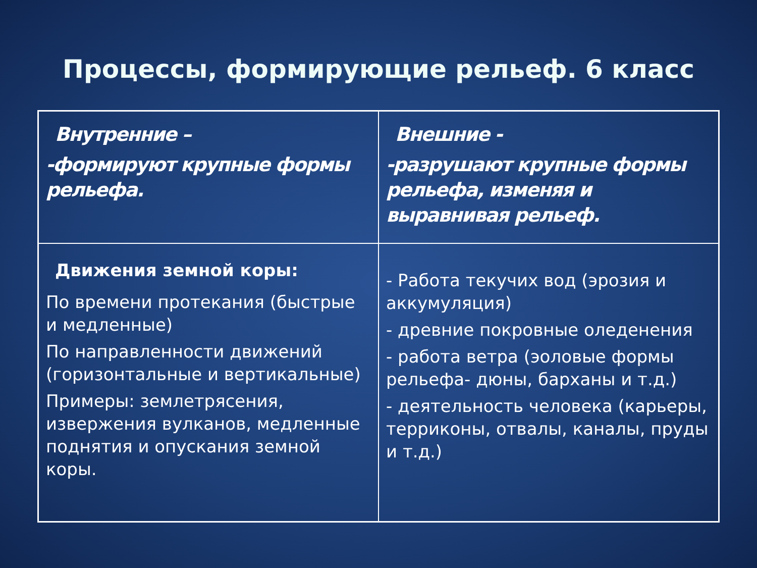Процессы, формирующие рельеф. 6 класс
| Внутренние – -формируют крупные формы рельефа. | Внешние - -разрушают крупные формы рельефа, изменяя и выравнивая рельеф. |
| Движения земной коры: По времени протекания (быстрые и медленные) По направленности движений (горизонтальные и вертикальные) Примеры: землетрясения, извержения вулканов, медленные поднятия и опускания земной коры. | - Работа текучих вод (эрозия и аккумуляция) - древние покровные оледенения - работа ветра (эоловые формы рельефа- дюны, барханы и т.д.) - деятельность человека (карьеры, терриконы, отвалы, каналы, пруды и т.д.) |